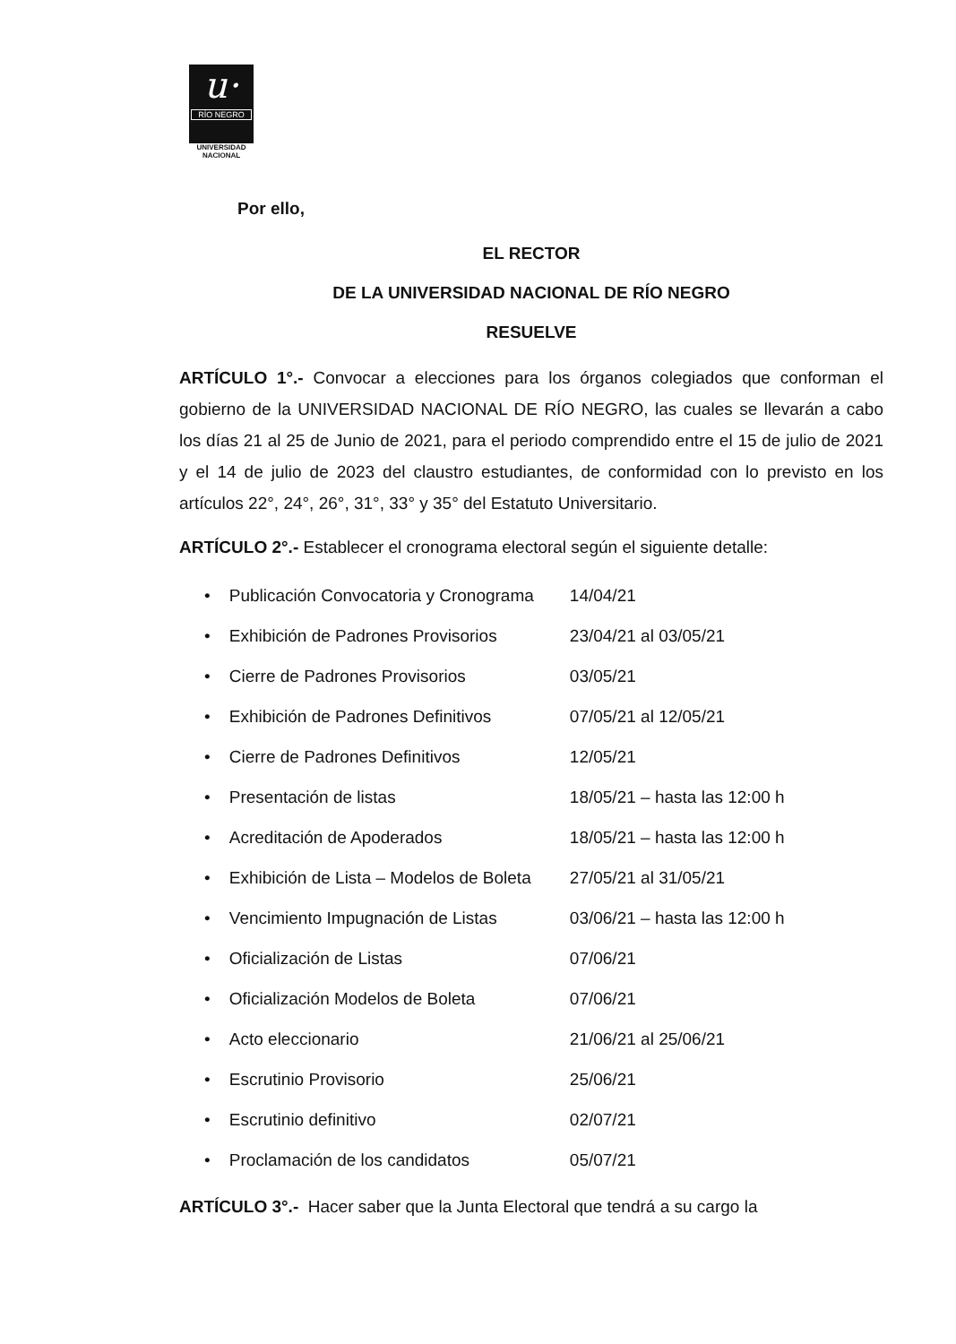u·
RÍO NEGRO
UNIVERSIDAD
NACIONAL
Por ello,
EL RECTOR
DE LA UNIVERSIDAD NACIONAL DE RÍO NEGRO
RESUELVE
ARTÍCULO 1°.- Convocar a elecciones para los órganos colegiados que conforman el gobierno de la UNIVERSIDAD NACIONAL DE RÍO NEGRO, las cuales se llevarán a cabo los días 21 al 25 de Junio de 2021, para el periodo comprendido entre el 15 de julio de 2021 y el 14 de julio de 2023 del claustro estudiantes, de conformidad con lo previsto en los artículos 22°, 24°, 26°, 31°, 33° y 35° del Estatuto Universitario.
ARTÍCULO 2°.- Establecer el cronograma electoral según el siguiente detalle:
| • Publicación Convocatoria y Cronograma | 14/04/21 |
| • Exhibición de Padrones Provisorios | 23/04/21 al 03/05/21 |
| • Cierre de Padrones Provisorios | 03/05/21 |
| • Exhibición de Padrones Definitivos | 07/05/21 al 12/05/21 |
| • Cierre de Padrones Definitivos | 12/05/21 |
| • Presentación de listas | 18/05/21 – hasta las 12:00 h |
| • Acreditación de Apoderados | 18/05/21 – hasta las 12:00 h |
| • Exhibición de Lista – Modelos de Boleta | 27/05/21 al 31/05/21 |
| • Vencimiento Impugnación de Listas | 03/06/21 – hasta las 12:00 h |
| • Oficialización de Listas | 07/06/21 |
| • Oficialización Modelos de Boleta | 07/06/21 |
| • Acto eleccionario | 21/06/21 al 25/06/21 |
| • Escrutinio Provisorio | 25/06/21 |
| • Escrutinio definitivo | 02/07/21 |
| • Proclamación de los candidatos | 05/07/21 |
ARTÍCULO 3°.- Hacer saber que la Junta Electoral que tendrá a su cargo la